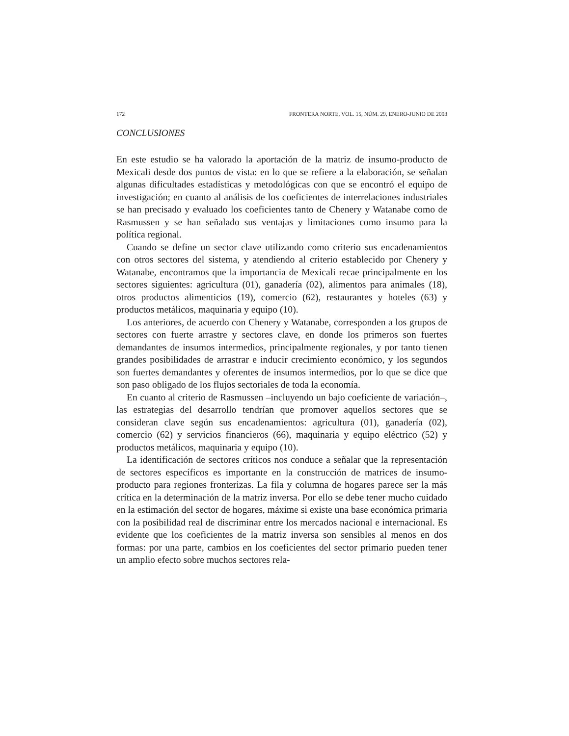172 FRONTERA NORTE, VOL. 15, NÚM. 29, ENERO-JUNIO DE 2003
CONCLUSIONES
En este estudio se ha valorado la aportación de la matriz de insumo-producto de Mexicali desde dos puntos de vista: en lo que se refiere a la elaboración, se señalan algunas dificultades estadísticas y metodológicas con que se encontró el equipo de investigación; en cuanto al análisis de los coeficientes de interrelaciones industriales se han precisado y evaluado los coeficientes tanto de Chenery y Watanabe como de Rasmussen y se han señalado sus ventajas y limitaciones como insumo para la política regional.
Cuando se define un sector clave utilizando como criterio sus encadenamientos con otros sectores del sistema, y atendiendo al criterio establecido por Chenery y Watanabe, encontramos que la importancia de Mexicali recae principalmente en los sectores siguientes: agricultura (01), ganadería (02), alimentos para animales (18), otros productos alimenticios (19), comercio (62), restaurantes y hoteles (63) y productos metálicos, maquinaria y equipo (10).
Los anteriores, de acuerdo con Chenery y Watanabe, corresponden a los grupos de sectores con fuerte arrastre y sectores clave, en donde los primeros son fuertes demandantes de insumos intermedios, principalmente regionales, y por tanto tienen grandes posibilidades de arrastrar e inducir crecimiento económico, y los segundos son fuertes demandantes y oferentes de insumos intermedios, por lo que se dice que son paso obligado de los flujos sectoriales de toda la economía.
En cuanto al criterio de Rasmussen –incluyendo un bajo coeficiente de variación–, las estrategias del desarrollo tendrían que promover aquellos sectores que se consideran clave según sus encadenamientos: agricultura (01), ganadería (02), comercio (62) y servicios financieros (66), maquinaria y equipo eléctrico (52) y productos metálicos, maquinaria y equipo (10).
La identificación de sectores críticos nos conduce a señalar que la representación de sectores específicos es importante en la construcción de matrices de insumo-producto para regiones fronterizas. La fila y columna de hogares parece ser la más crítica en la determinación de la matriz inversa. Por ello se debe tener mucho cuidado en la estimación del sector de hogares, máxime si existe una base económica primaria con la posibilidad real de discriminar entre los mercados nacional e internacional. Es evidente que los coeficientes de la matriz inversa son sensibles al menos en dos formas: por una parte, cambios en los coeficientes del sector primario pueden tener un amplio efecto sobre muchos sectores rela-